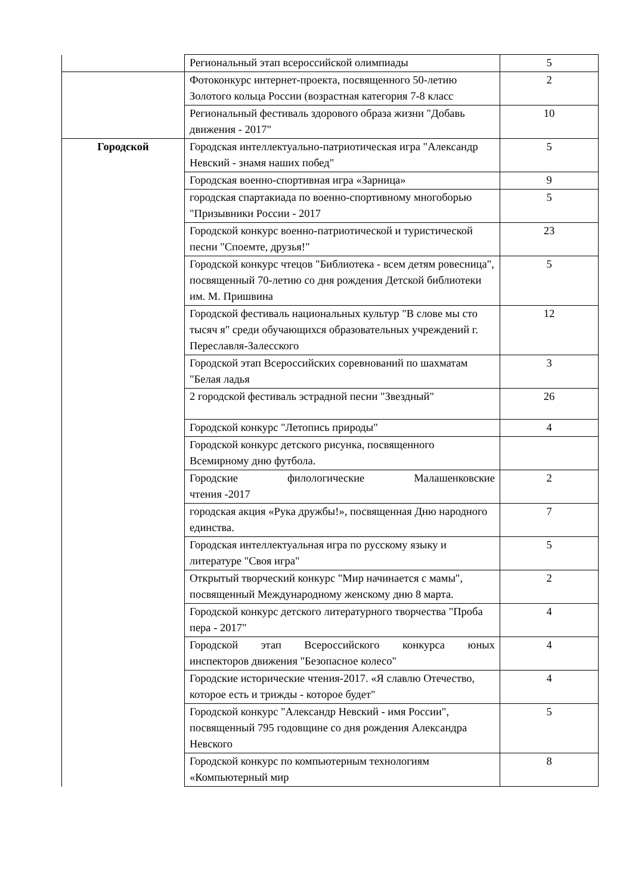| | Региональный этап всероссийской олимпиады | 5 |
| | Фотоконкурс интернет-проекта, посвященного 50-летию Золотого кольца России (возрастная категория 7-8 класс | 2 |
| | Региональный фестиваль здорового образа жизни "Добавь движения - 2017" | 10 |
| Городской | Городская интеллектуально-патриотическая игра "Александр Невский - знамя наших побед" | 5 |
| | Городская военно-спортивная игра «Зарница» | 9 |
| | городская спартакиада по военно-спортивному многоборью "Призывники России - 2017 | 5 |
| | Городской конкурс военно-патриотической и туристической песни "Споемте, друзья!" | 23 |
| | Городской конкурс чтецов "Библиотека - всем детям ровесница", посвященный 70-летию со дня рождения Детской библиотеки им. М. Пришвина | 5 |
| | Городской фестиваль национальных культур "В слове мы сто тысяч я" среди обучающихся образовательных учреждений г. Переславля-Залесского | 12 |
| | Городской этап Всероссийских соревнований по шахматам "Белая ладья | 3 |
| | 2 городской фестиваль эстрадной песни "Звездный" | 26 |
| | Городской конкурс "Летопись природы" | 4 |
| | Городской конкурс детского рисунка, посвященного Всемирному дню футбола. | |
| | Городские филологические Малашенковские чтения -2017 | 2 |
| | городская акция «Рука дружбы!», посвященная Дню народного единства. | 7 |
| | Городская интеллектуальная игра по русскому языку и литературе "Своя игра" | 5 |
| | Открытый творческий конкурс "Мир начинается с мамы", посвященный Международному женскому дню 8 марта. | 2 |
| | Городской конкурс детского литературного творчества "Проба пера - 2017" | 4 |
| | Городской этап Всероссийского конкурса юных инспекторов движения "Безопасное колесо" | 4 |
| | Городские исторические чтения-2017. «Я славлю Отечество, которое есть и трижды - которое будет" | 4 |
| | Городской конкурс "Александр Невский - имя России", посвященный 795 годовщине со дня рождения Александра Невского | 5 |
| | Городской конкурс по компьютерным технологиям «Компьютерный мир | 8 |